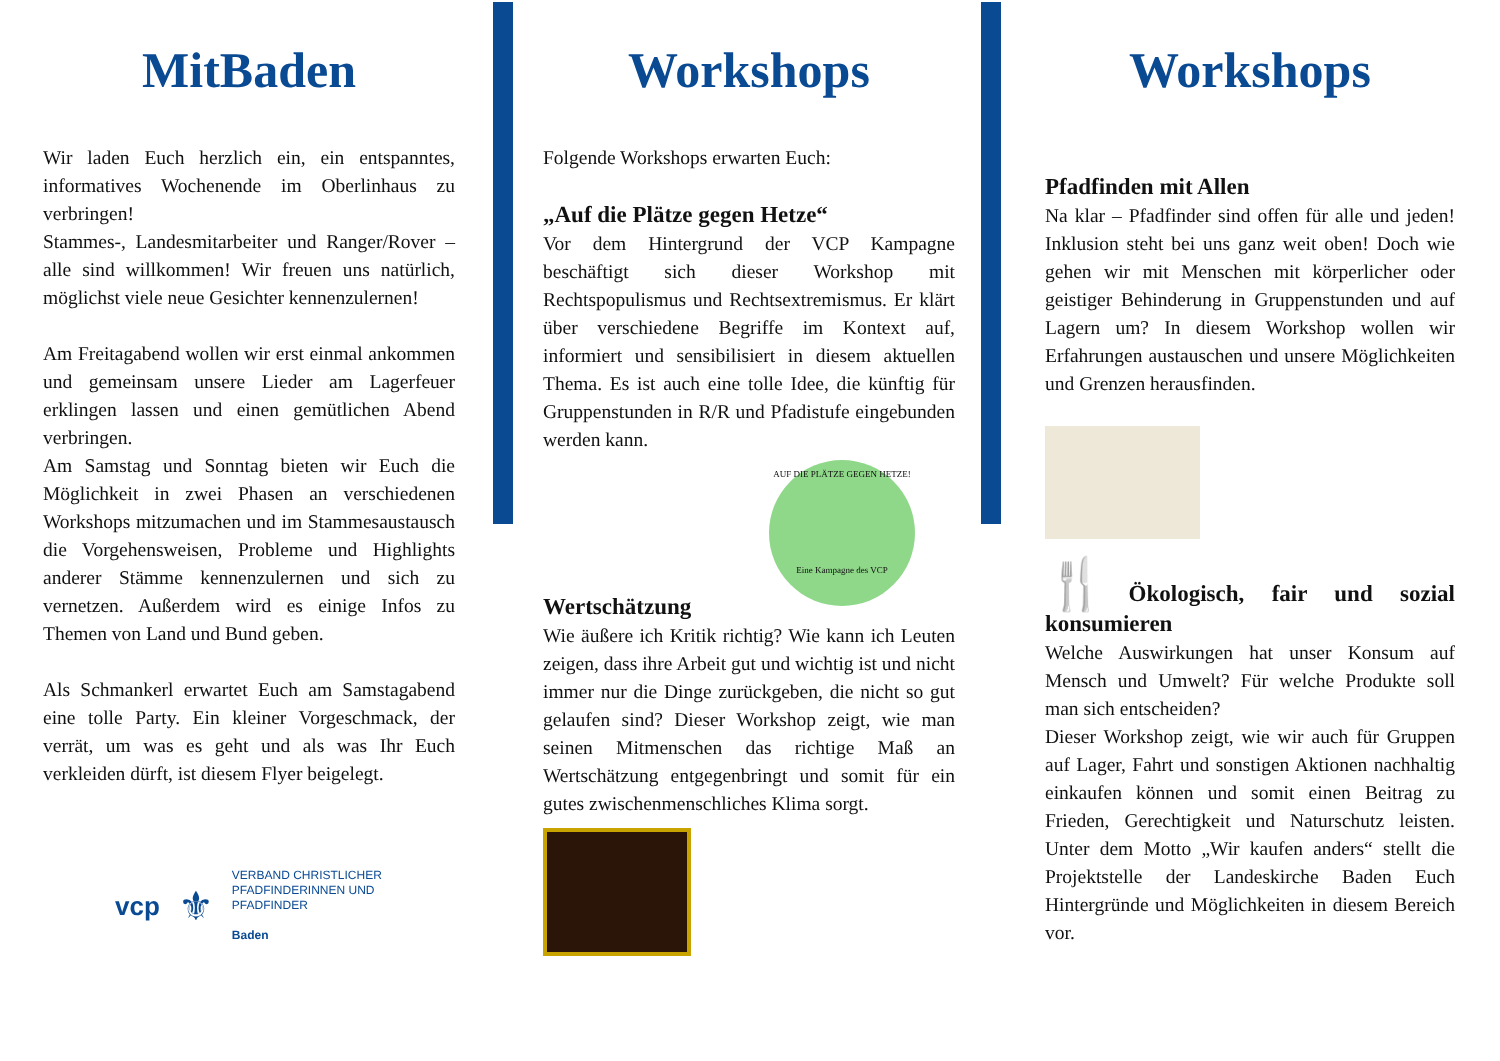MitBaden
Wir laden Euch herzlich ein, ein entspanntes, informatives Wochenende im Oberlinhaus zu verbringen!
Stammes-, Landesmitarbeiter und Ranger/Rover – alle sind willkommen! Wir freuen uns natürlich, möglichst viele neue Gesichter kennenzulernen!
Am Freitagabend wollen wir erst einmal ankommen und gemeinsam unsere Lieder am Lagerfeuer erklingen lassen und einen gemütlichen Abend verbringen.
Am Samstag und Sonntag bieten wir Euch die Möglichkeit in zwei Phasen an verschiedenen Workshops mitzumachen und im Stammesaustausch die Vorgehensweisen, Probleme und Highlights anderer Stämme kennenzulernen und sich zu vernetzen. Außerdem wird es einige Infos zu Themen von Land und Bund geben.
Als Schmankerl erwartet Euch am Samstagabend eine tolle Party. Ein kleiner Vorgeschmack, der verrät, um was es geht und als was Ihr Euch verkleiden dürft, ist diesem Flyer beigelegt.
vcp ⚜
VERBAND CHRISTLICHER
PFADFINDERINNEN UND
PFADFINDER
Baden
Workshops
Folgende Workshops erwarten Euch:
„Auf die Plätze gegen Hetze“
Vor dem Hintergrund der VCP Kampagne beschäftigt sich dieser Workshop mit Rechtspopulismus und Rechtsextremismus. Er klärt über verschiedene Begriffe im Kontext auf, informiert und sensibilisiert in diesem aktuellen Thema. Es ist auch eine tolle Idee, die künftig für Gruppenstunden in R/R und Pfadistufe eingebunden werden kann.
AUF DIE PLÄTZE GEGEN HETZE!
Eine Kampagne des VCP
Wertschätzung
Wie äußere ich Kritik richtig? Wie kann ich Leuten zeigen, dass ihre Arbeit gut und wichtig ist und nicht immer nur die Dinge zurückgeben, die nicht so gut gelaufen sind? Dieser Workshop zeigt, wie man seinen Mitmenschen das richtige Maß an Wertschätzung entgegenbringt und somit für ein gutes zwischenmenschliches Klima sorgt.
Workshops
Pfadfinden mit Allen
Na klar – Pfadfinder sind offen für alle und jeden! Inklusion steht bei uns ganz weit oben! Doch wie gehen wir mit Menschen mit körperlicher oder geistiger Behinderung in Gruppenstunden und auf Lagern um? In diesem Workshop wollen wir Erfahrungen austauschen und unsere Möglichkeiten und Grenzen herausfinden.
🍴Ökologisch, fair und sozial konsumieren
Welche Auswirkungen hat unser Konsum auf Mensch und Umwelt? Für welche Produkte soll man sich entscheiden?
Dieser Workshop zeigt, wie wir auch für Gruppen auf Lager, Fahrt und sonstigen Aktionen nachhaltig einkaufen können und somit einen Beitrag zu Frieden, Gerechtigkeit und Naturschutz leisten. Unter dem Motto „Wir kaufen anders“ stellt die Projektstelle der Landeskirche Baden Euch Hintergründe und Möglichkeiten in diesem Bereich vor.